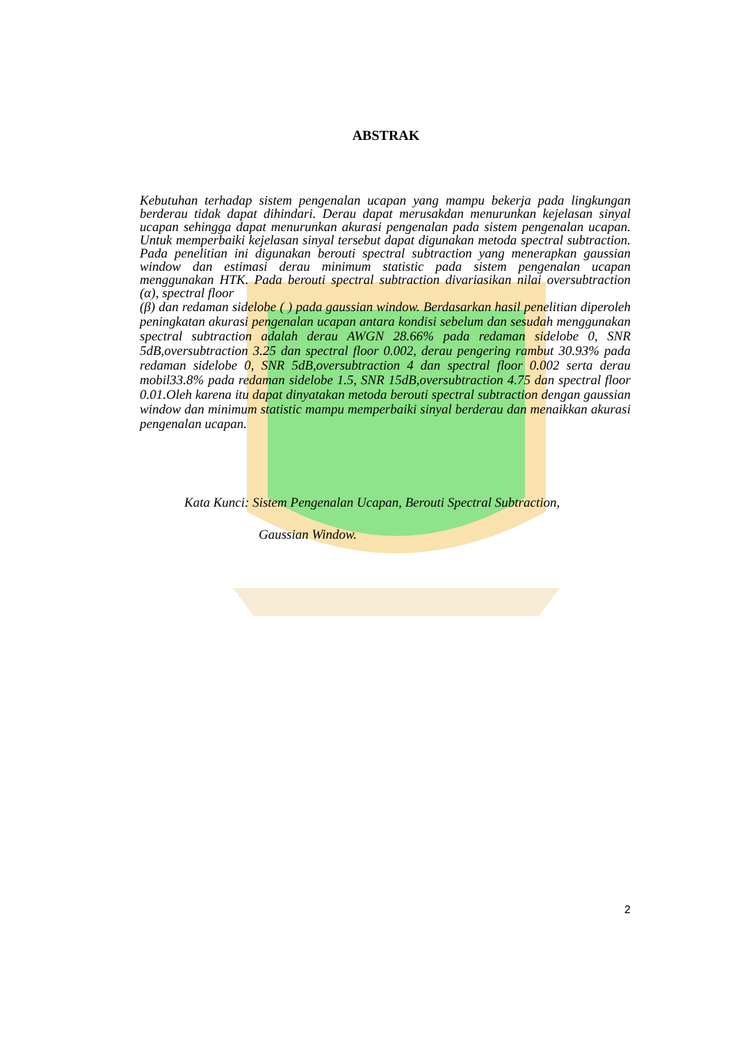ABSTRAK
Kebutuhan terhadap sistem pengenalan ucapan yang mampu bekerja pada lingkungan berderau tidak dapat dihindari. Derau dapat merusakdan menurunkan kejelasan sinyal ucapan sehingga dapat menurunkan akurasi pengenalan pada sistem pengenalan ucapan. Untuk memperbaiki kejelasan sinyal tersebut dapat digunakan metoda spectral subtraction. Pada penelitian ini digunakan berouti spectral subtraction yang menerapkan gaussian window dan estimasi derau minimum statistic pada sistem pengenalan ucapan menggunakan HTK. Pada berouti spectral subtraction divariasikan nilai oversubtraction (α), spectral floor
(β) dan redaman sidelobe ( ) pada gaussian window. Berdasarkan hasil penelitian diperoleh peningkatan akurasi pengenalan ucapan antara kondisi sebelum dan sesudah menggunakan spectral subtraction adalah derau AWGN 28.66% pada redaman sidelobe 0, SNR 5dB,oversubtraction 3.25 dan spectral floor 0.002, derau pengering rambut 30.93% pada redaman sidelobe 0, SNR 5dB,oversubtraction 4 dan spectral floor 0.002 serta derau mobil33.8% pada redaman sidelobe 1.5, SNR 15dB,oversubtraction 4.75 dan spectral floor 0.01.Oleh karena itu dapat dinyatakan metoda berouti spectral subtraction dengan gaussian window dan minimum statistic mampu memperbaiki sinyal berderau dan menaikkan akurasi pengenalan ucapan.
Kata Kunci: Sistem Pengenalan Ucapan, Berouti Spectral Subtraction,
Gaussian Window.
2